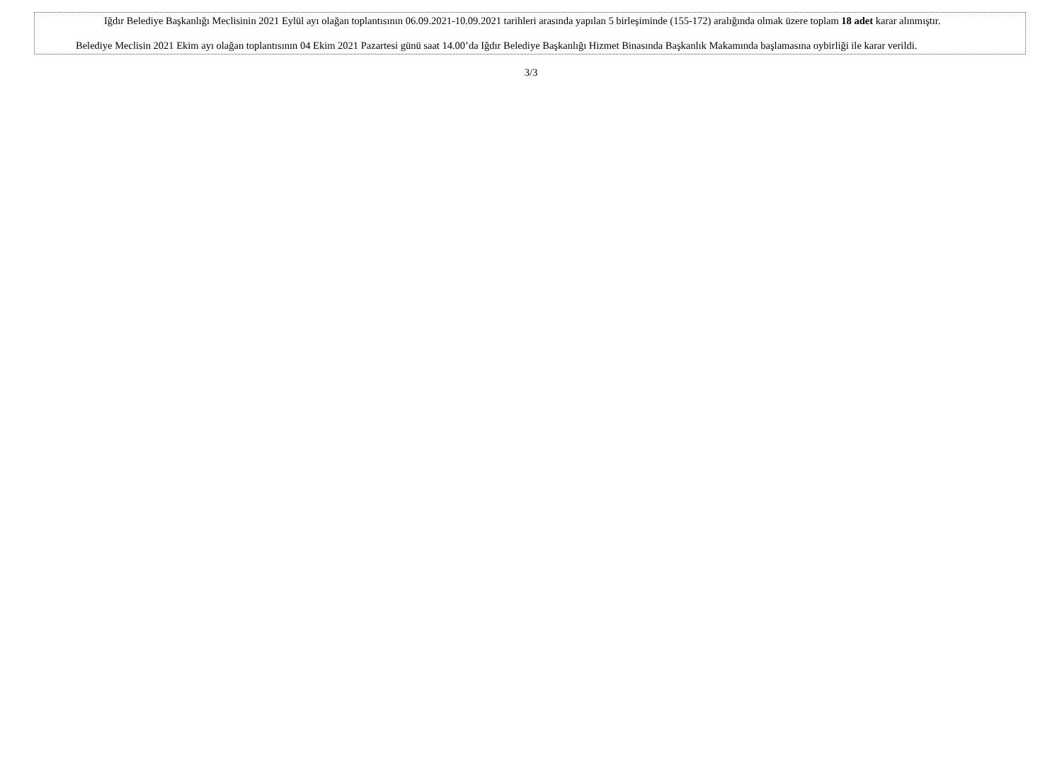Iğdır Belediye Başkanlığı Meclisinin 2021 Eylül ayı olağan toplantısının 06.09.2021-10.09.2021 tarihleri arasında yapılan 5 birleşiminde (155-172) aralığında olmak üzere toplam 18 adet karar alınmıştır.
Belediye Meclisin 2021 Ekim ayı olağan toplantısının 04 Ekim 2021 Pazartesi günü saat 14.00’da Iğdır Belediye Başkanlığı Hizmet Binasında Başkanlık Makamında başlamasına oybirliği ile karar verildi.
3/3